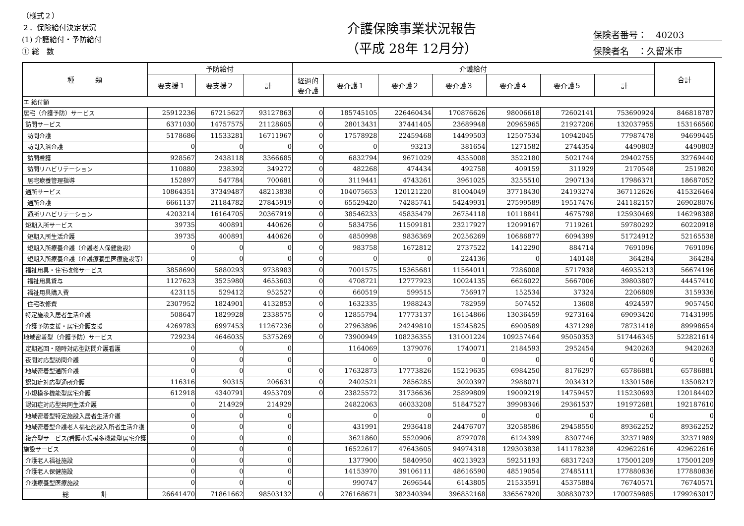（様式２）
２．保険給付決定状況
(1) 介護給付・予防給付
① 総　数
介護保険事業状況報告
（平成 28年 12月分）
保険者番号：　40203
保険者名　：久留米市
| 種 類 | 予防給付 | | | 介護給付 | | | | | | | 合計 |
| --- | --- | --- | --- | --- | --- | --- | --- | --- | --- | --- | --- |
| | 要支援１ | 要支援２ | 計 | 経過的 要介護 | 要介護１ | 要介護２ | 要介護３ | 要介護４ | 要介護５ | 計 | |
| エ 給付額 | | | | | | | | | | | |
| 居宅（介護予防）サービス | 25912236 | 67215627 | 93127863 | 0 | 185745105 | 226460434 | 170876626 | 98006618 | 72602141 | 753690924 | 846818787 |
| 訪問サービス | 6371030 | 14757575 | 21128605 | 0 | 28013431 | 37441405 | 23689948 | 20965965 | 21927206 | 132037955 | 153166560 |
| 訪問介護 | 5178686 | 11533281 | 16711967 | 0 | 17578928 | 22459468 | 14499503 | 12507534 | 10942045 | 77987478 | 94699445 |
| 訪問入浴介護 | 0 | 0 | 0 | 0 | 0 | 93213 | 381654 | 1271582 | 2744354 | 4490803 | 4490803 |
| 訪問看護 | 928567 | 2438118 | 3366685 | 0 | 6832794 | 9671029 | 4355008 | 3522180 | 5021744 | 29402755 | 32769440 |
| 訪問リハビリテーション | 110880 | 238392 | 349272 | 0 | 482268 | 474434 | 492758 | 409159 | 311929 | 2170548 | 2519820 |
| 居宅療養管理指導 | 152897 | 547784 | 700681 | 0 | 3119441 | 4743261 | 3961025 | 3255510 | 2907134 | 17986371 | 18687052 |
| 通所サービス | 10864351 | 37349487 | 48213838 | 0 | 104075653 | 120121220 | 81004049 | 37718430 | 24193274 | 367112626 | 415326464 |
| 通所介護 | 6661137 | 21184782 | 27845919 | 0 | 65529420 | 74285741 | 54249931 | 27599589 | 19517476 | 241182157 | 269028076 |
| 通所リハビリテーション | 4203214 | 16164705 | 20367919 | 0 | 38546233 | 45835479 | 26754118 | 10118841 | 4675798 | 125930469 | 146298388 |
| 短期入所サービス | 39735 | 400891 | 440626 | 0 | 5834756 | 11509181 | 23217927 | 12099167 | 7119261 | 59780292 | 60220918 |
| 短期入所生活介護 | 39735 | 400891 | 440626 | 0 | 4850998 | 9836369 | 20256269 | 10686877 | 6094399 | 51724912 | 52165538 |
| 短期入所療養介護（介護老人保健施設） | 0 | 0 | 0 | 0 | 983758 | 1672812 | 2737522 | 1412290 | 884714 | 7691096 | 7691096 |
| 短期入所療養介護（介護療養型医療施設等） | 0 | 0 | 0 | 0 | 0 | 0 | 224136 | 0 | 140148 | 364284 | 364284 |
| 福祉用具・住宅改修サービス | 3858690 | 5880293 | 9738983 | 0 | 7001575 | 15365681 | 11564011 | 7286008 | 5717938 | 46935213 | 56674196 |
| 福祉用具貸与 | 1127623 | 3525980 | 4653603 | 0 | 4708721 | 12777923 | 10024135 | 6626022 | 5667006 | 39803807 | 44457410 |
| 福祉用具購入費 | 423115 | 529412 | 952527 | 0 | 660519 | 599515 | 756917 | 152534 | 37324 | 2206809 | 3159336 |
| 住宅改修費 | 2307952 | 1824901 | 4132853 | 0 | 1632335 | 1988243 | 782959 | 507452 | 13608 | 4924597 | 9057450 |
| 特定施設入居者生活介護 | 508647 | 1829928 | 2338575 | 0 | 12855794 | 17773137 | 16154866 | 13036459 | 9273164 | 69093420 | 71431995 |
| 介護予防支援・居宅介護支援 | 4269783 | 6997453 | 11267236 | 0 | 27963896 | 24249810 | 15245825 | 6900589 | 4371298 | 78731418 | 89998654 |
| 地域密着型（介護予防）サービス | 729234 | 4646035 | 5375269 | 0 | 73900949 | 108236355 | 131001224 | 109257464 | 95050353 | 517446345 | 522821614 |
| 定期巡回・随時対応型訪問介護看護 | 0 | 0 | 0 | | 1164069 | 1379076 | 1740071 | 2184593 | 2952454 | 9420263 | 9420263 |
| 夜間対応型訪問介護 | 0 | 0 | 0 | | 0 | 0 | 0 | 0 | 0 | 0 | 0 |
| 地域密着型通所介護 | 0 | 0 | 0 | 0 | 17632873 | 17773826 | 15219635 | 6984250 | 8176297 | 65786881 | 65786881 |
| 認知症対応型通所介護 | 116316 | 90315 | 206631 | 0 | 2402521 | 2856285 | 3020397 | 2988071 | 2034312 | 13301586 | 13508217 |
| 小規模多機能型居宅介護 | 612918 | 4340791 | 4953709 | 0 | 23825572 | 31736636 | 25899809 | 19009219 | 14759457 | 115230693 | 120184402 |
| 認知症対応型共同生活介護 | 0 | 214929 | 214929 | | 24822063 | 46033208 | 51847527 | 39908346 | 29361537 | 191972681 | 192187610 |
| 地域密着型特定施設入居者生活介護 | 0 | 0 | 0 | | 0 | 0 | 0 | 0 | 0 | 0 | 0 |
| 地域密着型介護老人福祉施設入所者生活介護 | 0 | 0 | 0 | | 431991 | 2936418 | 24476707 | 32058586 | 29458550 | 89362252 | 89362252 |
| 複合型サービス(看護小規模多機能型居宅介護 | 0 | 0 | 0 | | 3621860 | 5520906 | 8797078 | 6124399 | 8307746 | 32371989 | 32371989 |
| 施設サービス | 0 | 0 | 0 | | 16522617 | 47643605 | 94974318 | 129303838 | 141178238 | 429622616 | 429622616 |
| 介護老人福祉施設 | 0 | 0 | 0 | | 1377900 | 5840950 | 40213923 | 59251193 | 68317243 | 175001209 | 175001209 |
| 介護老人保健施設 | 0 | 0 | 0 | | 14153970 | 39106111 | 48616590 | 48519054 | 27485111 | 177880836 | 177880836 |
| 介護療養型医療施設 | 0 | 0 | 0 | | 990747 | 2696544 | 6143805 | 21533591 | 45375884 | 76740571 | 76740571 |
| 総 計 | 26641470 | 71861662 | 98503132 | 0 | 276168671 | 382340394 | 396852168 | 336567920 | 308830732 | 1700759885 | 1799263017 |